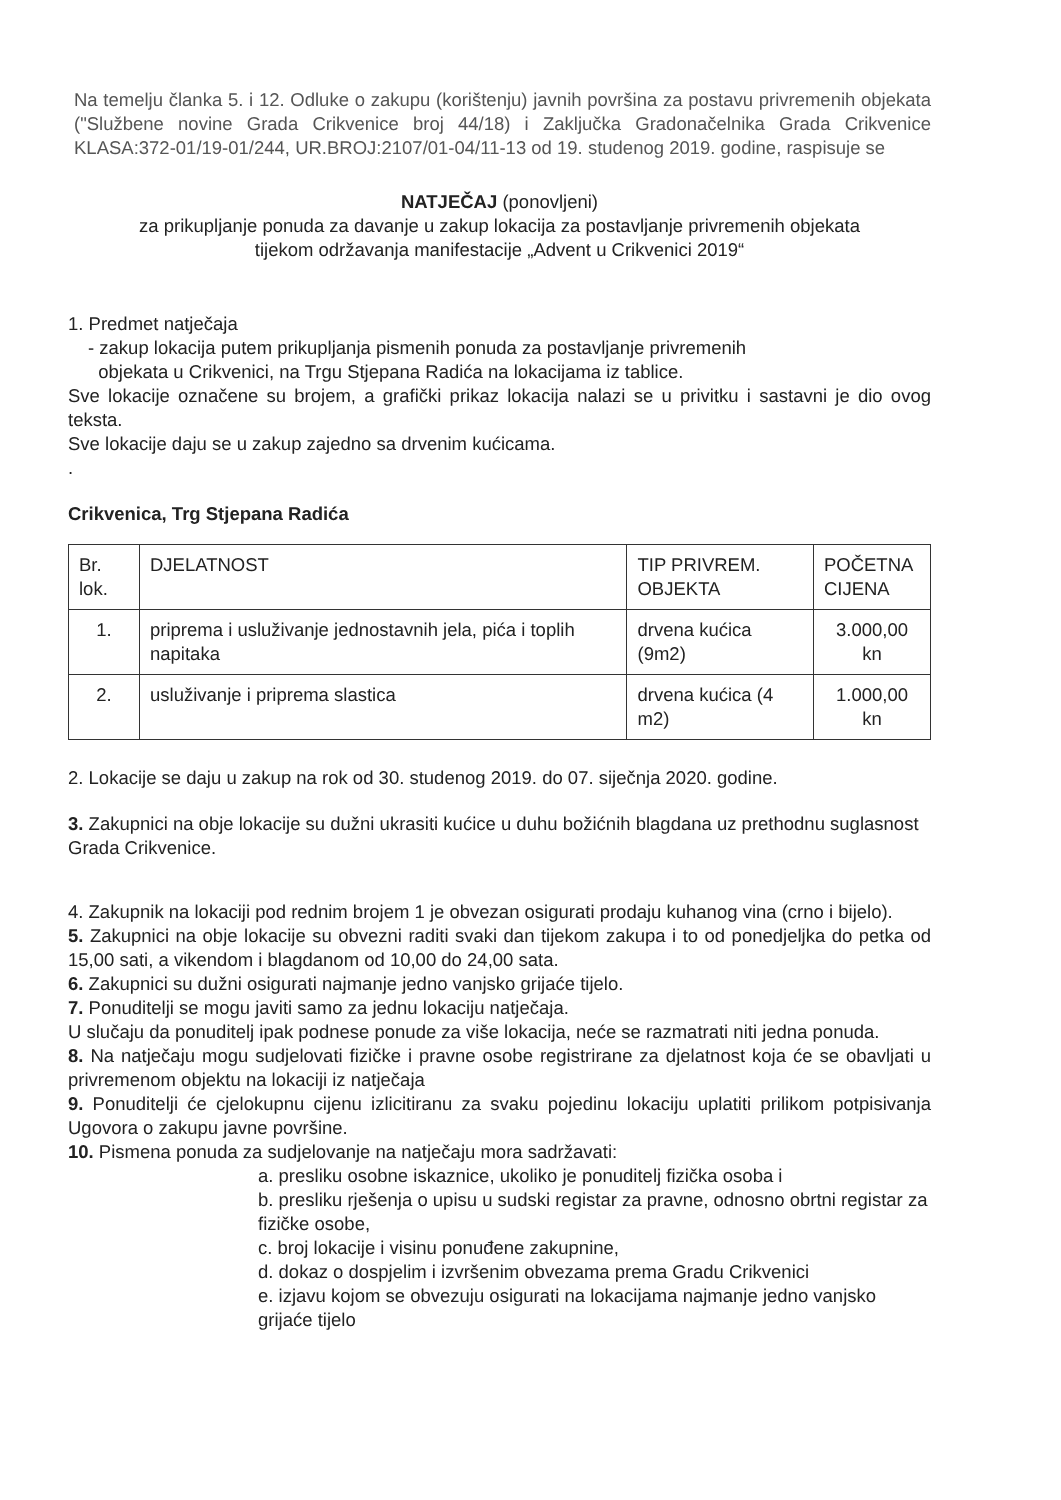Na temelju članka 5. i 12. Odluke o zakupu (korištenju) javnih površina za postavu privremenih objekata ("Službene novine Grada Crikvenice broj 44/18) i Zaključka Gradonačelnika Grada Crikvenice KLASA:372-01/19-01/244, UR.BROJ:2107/01-04/11-13 od 19. studenog 2019. godine, raspisuje se
NATJEČAJ (ponovljeni)
za prikupljanje ponuda za davanje u zakup lokacija za postavljanje privremenih objekata
tijekom održavanja manifestacije „Advent u Crikvenici 2019“
1. Predmet natječaja
- zakup lokacija putem prikupljanja pismenih ponuda za postavljanje privremenih
objekata u Crikvenici, na Trgu Stjepana Radića na lokacijama iz tablice.
Sve lokacije označene su brojem, a grafički prikaz lokacija nalazi se u privitku i sastavni je dio ovog teksta.
Sve lokacije daju se u zakup zajedno sa drvenim kućicama.
.
Crikvenica, Trg Stjepana Radića
| Br. lok. | DJELATNOST | TIP PRIVREM. OBJEKTA | POČETNA CIJENA |
| 1. | priprema i usluživanje jednostavnih jela, pića i toplih napitaka | drvena kućica (9m2) | 3.000,00 kn |
| 2. | usluživanje i priprema slastica | drvena kućica (4 m2) | 1.000,00 kn |
2. Lokacije se daju u zakup na rok od 30. studenog 2019. do 07. siječnja 2020. godine.
3. Zakupnici na obje lokacije su dužni ukrasiti kućice u duhu božićnih blagdana uz prethodnu suglasnost Grada Crikvenice.
4. Zakupnik na lokaciji pod rednim brojem 1 je obvezan osigurati prodaju kuhanog vina (crno i bijelo).
5. Zakupnici na obje lokacije su obvezni raditi svaki dan tijekom zakupa i to od ponedjeljka do petka od 15,00 sati, a vikendom i blagdanom od 10,00 do 24,00 sata.
6. Zakupnici su dužni osigurati najmanje jedno vanjsko grijaće tijelo.
7. Ponuditelji se mogu javiti samo za jednu lokaciju natječaja.
U slučaju da ponuditelj ipak podnese ponude za više lokacija, neće se razmatrati niti jedna ponuda.
8. Na natječaju mogu sudjelovati fizičke i pravne osobe registrirane za djelatnost koja će se obavljati u privremenom objektu na lokaciji iz natječaja
9. Ponuditelji će cjelokupnu cijenu izlicitiranu za svaku pojedinu lokaciju uplatiti prilikom potpisivanja Ugovora o zakupu javne površine.
10. Pismena ponuda za sudjelovanje na natječaju mora sadržavati:
a. presliku osobne iskaznice, ukoliko je ponuditelj fizička osoba i
b. presliku rješenja o upisu u sudski registar za pravne, odnosno obrtni registar za fizičke osobe,
c. broj lokacije i visinu ponuđene zakupnine,
d. dokaz o dospjelim i izvršenim obvezama prema Gradu Crikvenici
e. izjavu kojom se obvezuju osigurati na lokacijama najmanje jedno vanjsko grijaće tijelo